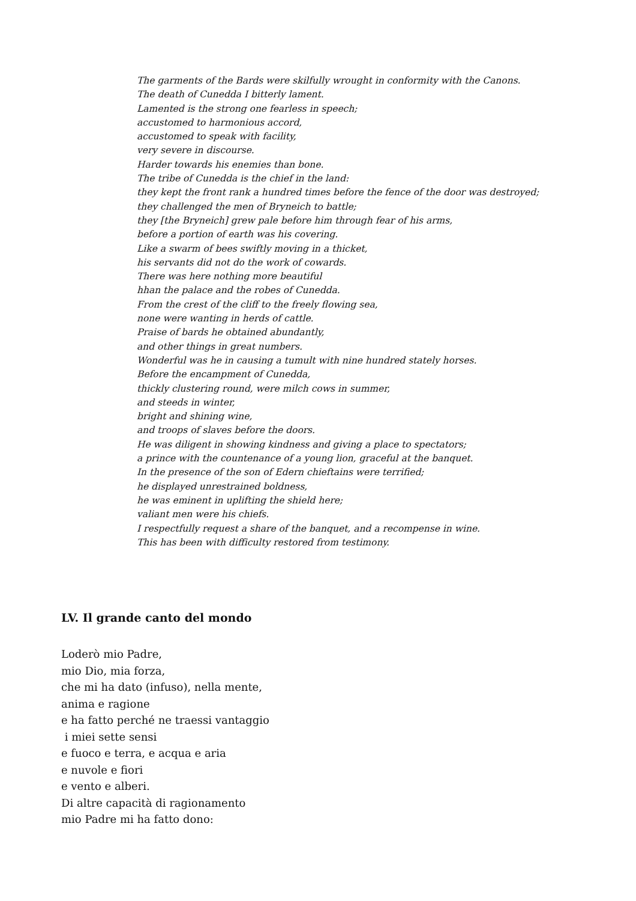The garments of the Bards were skilfully wrought in conformity with the Canons.
The death of Cunedda I bitterly lament.
Lamented is the strong one fearless in speech;
accustomed to harmonious accord,
accustomed to speak with facility,
very severe in discourse.
Harder towards his enemies than bone.
The tribe of Cunedda is the chief in the land:
they kept the front rank a hundred times before the fence of the door was destroyed;
they challenged the men of Bryneich to battle;
they [the Bryneich] grew pale before him through fear of his arms,
before a portion of earth was his covering.
Like a swarm of bees swiftly moving in a thicket,
his servants did not do the work of cowards.
There was here nothing more beautiful
hhan the palace and the robes of Cunedda.
From the crest of the cliff to the freely flowing sea,
none were wanting in herds of cattle.
Praise of bards he obtained abundantly,
and other things in great numbers.
Wonderful was he in causing a tumult with nine hundred stately horses.
Before the encampment of Cunedda,
thickly clustering round, were milch cows in summer,
and steeds in winter,
bright and shining wine,
and troops of slaves before the doors.
He was diligent in showing kindness and giving a place to spectators;
a prince with the countenance of a young lion, graceful at the banquet.
In the presence of the son of Edern chieftains were terrified;
he displayed unrestrained boldness,
he was eminent in uplifting the shield here;
valiant men were his chiefs.
I respectfully request a share of the banquet, and a recompense in wine.
This has been with difficulty restored from testimony.
LV. Il grande canto del mondo
Loderò mio Padre,
mio Dio, mia forza,
che mi ha dato (infuso), nella mente,
anima e ragione
e ha fatto perché ne traessi vantaggio
i miei sette sensi
e fuoco e terra, e acqua e aria
e nuvole e fiori
e vento e alberi.
Di altre capacità di ragionamento
mio Padre mi ha fatto dono: